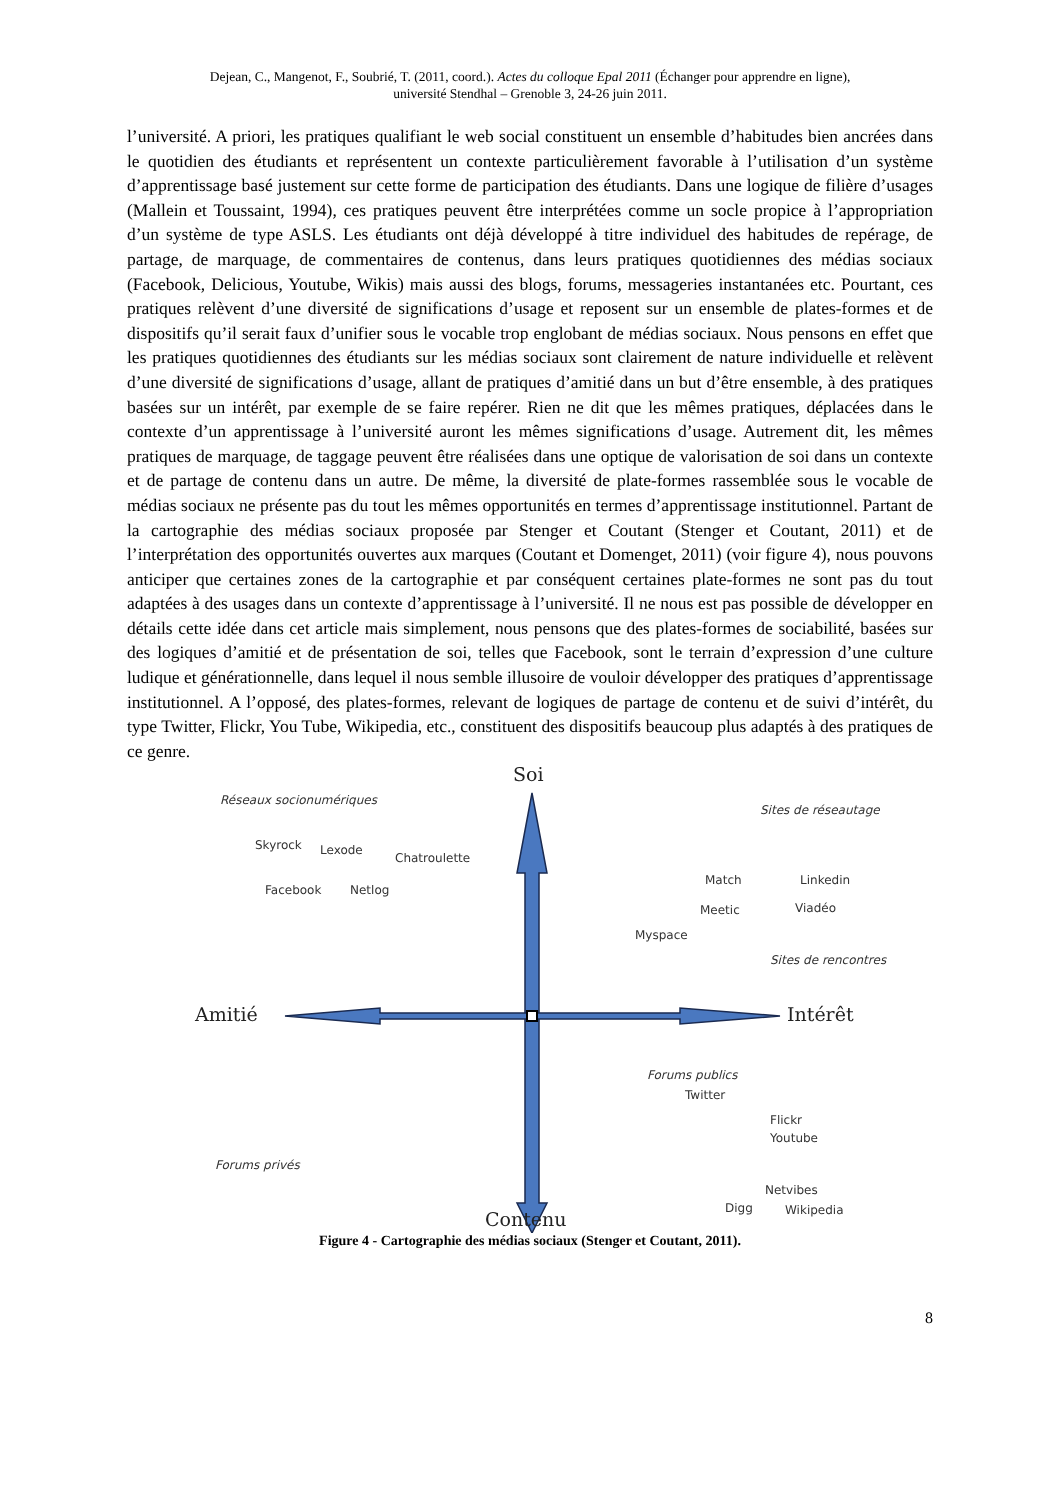Dejean, C., Mangenot, F., Soubrié, T. (2011, coord.). Actes du colloque Epal 2011 (Échanger pour apprendre en ligne),
université Stendhal – Grenoble 3, 24-26 juin 2011.
l’université. A priori, les pratiques qualifiant le web social constituent un ensemble d’habitudes bien ancrées dans le quotidien des étudiants et représentent un contexte particulièrement favorable à l’utilisation d’un système d’apprentissage basé justement sur cette forme de participation des étudiants. Dans une logique de filière d’usages (Mallein et Toussaint, 1994), ces pratiques peuvent être interprétées comme un socle propice à l’appropriation d’un système de type ASLS. Les étudiants ont déjà développé à titre individuel des habitudes de repérage, de partage, de marquage, de commentaires de contenus, dans leurs pratiques quotidiennes des médias sociaux (Facebook, Delicious, Youtube, Wikis) mais aussi des blogs, forums, messageries instantanées etc. Pourtant, ces pratiques relèvent d’une diversité de significations d’usage et reposent sur un ensemble de plates-formes et de dispositifs qu’il serait faux d’unifier sous le vocable trop englobant de médias sociaux. Nous pensons en effet que les pratiques quotidiennes des étudiants sur les médias sociaux sont clairement de nature individuelle et relèvent d’une diversité de significations d’usage, allant de pratiques d’amitié dans un but d’être ensemble, à des pratiques basées sur un intérêt, par exemple de se faire repérer. Rien ne dit que les mêmes pratiques, déplacées dans le contexte d’un apprentissage à l’université auront les mêmes significations d’usage. Autrement dit, les mêmes pratiques de marquage, de taggage peuvent être réalisées dans une optique de valorisation de soi dans un contexte et de partage de contenu dans un autre. De même, la diversité de plate-formes rassemblée sous le vocable de médias sociaux ne présente pas du tout les mêmes opportunités en termes d’apprentissage institutionnel. Partant de la cartographie des médias sociaux proposée par Stenger et Coutant (Stenger et Coutant, 2011) et de l’interprétation des opportunités ouvertes aux marques (Coutant et Domenget, 2011) (voir figure 4), nous pouvons anticiper que certaines zones de la cartographie et par conséquent certaines plate-formes ne sont pas du tout adaptées à des usages dans un contexte d’apprentissage à l’université. Il ne nous est pas possible de développer en détails cette idée dans cet article mais simplement, nous pensons que des plates-formes de sociabilité, basées sur des logiques d’amitié et de présentation de soi, telles que Facebook, sont le terrain d’expression d’une culture ludique et générationnelle, dans lequel il nous semble illusoire de vouloir développer des pratiques d’apprentissage institutionnel. A l’opposé, des plates-formes, relevant de logiques de partage de contenu et de suivi d’intérêt, du type Twitter, Flickr, You Tube, Wikipedia, etc., constituent des dispositifs beaucoup plus adaptés à des pratiques de ce genre.
Soi
Réseaux socionumériques
Sites de réseautage
Skyrock Lexode
Chatroulette
Match Linkedin
Facebook Netlog
Meetic Viadéo
Myspace
Sites de rencontres
Amitié Intérêt
Forums publics
Twitter
Flickr
Youtube
Forums privés
Netvibes
Digg Wikipedia Contenu
Figure 4 - Cartographie des médias sociaux (Stenger et Coutant, 2011).
8